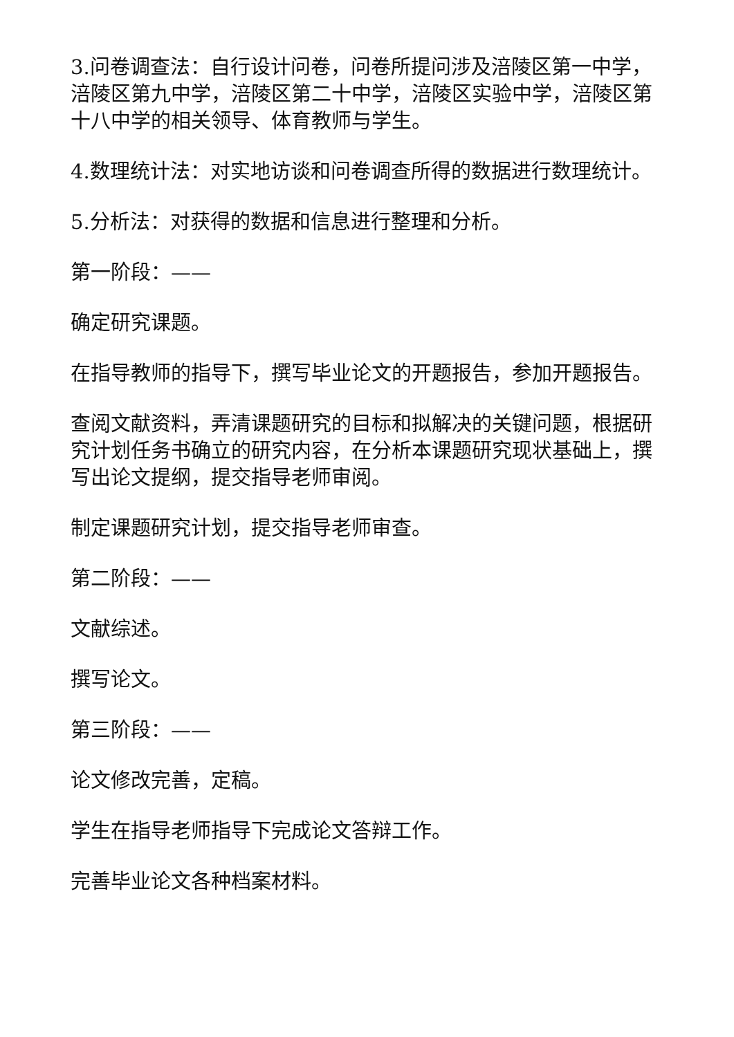3.问卷调查法：自行设计问卷，问卷所提问涉及涪陵区第一中学，涪陵区第九中学，涪陵区第二十中学，涪陵区实验中学，涪陵区第十八中学的相关领导、体育教师与学生。
4.数理统计法：对实地访谈和问卷调查所得的数据进行数理统计。
5.分析法：对获得的数据和信息进行整理和分析。
第一阶段：——
确定研究课题。
在指导教师的指导下，撰写毕业论文的开题报告，参加开题报告。
查阅文献资料，弄清课题研究的目标和拟解决的关键问题，根据研究计划任务书确立的研究内容，在分析本课题研究现状基础上，撰写出论文提纲，提交指导老师审阅。
制定课题研究计划，提交指导老师审查。
第二阶段：——
文献综述。
撰写论文。
第三阶段：——
论文修改完善，定稿。
学生在指导老师指导下完成论文答辩工作。
完善毕业论文各种档案材料。